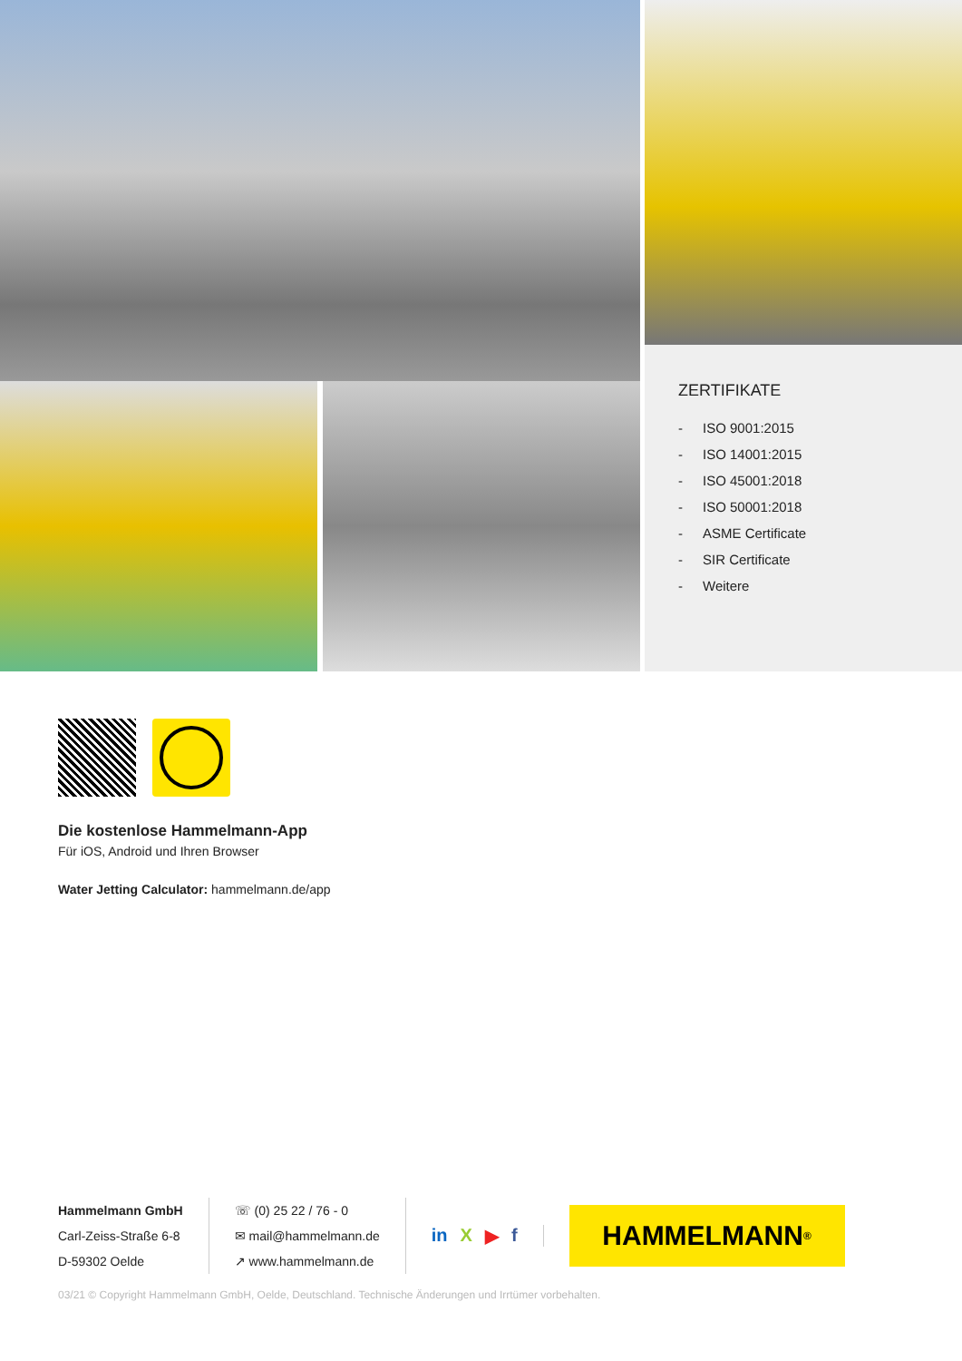ZERTIFIKATE
- ISO 9001:2015
- ISO 14001:2015
- ISO 45001:2018
- ISO 50001:2018
- ASME Certificate
- SIR Certificate
- Weitere
Die kostenlose Hammelmann-App
Für iOS, Android und Ihren Browser
Water Jetting Calculator: hammelmann.de/app
Hammelmann GmbH
Carl-Zeiss-Straße 6-8
D-59302 Oelde
☏ (0) 25 22 / 76 - 0
✉ mail@hammelmann.de
↗ www.hammelmann.de
in X ▶ f
HAMMELMANN<sup>®</sup>
03/21 © Copyright Hammelmann GmbH, Oelde, Deutschland. Technische Änderungen und Irrtümer vorbehalten.